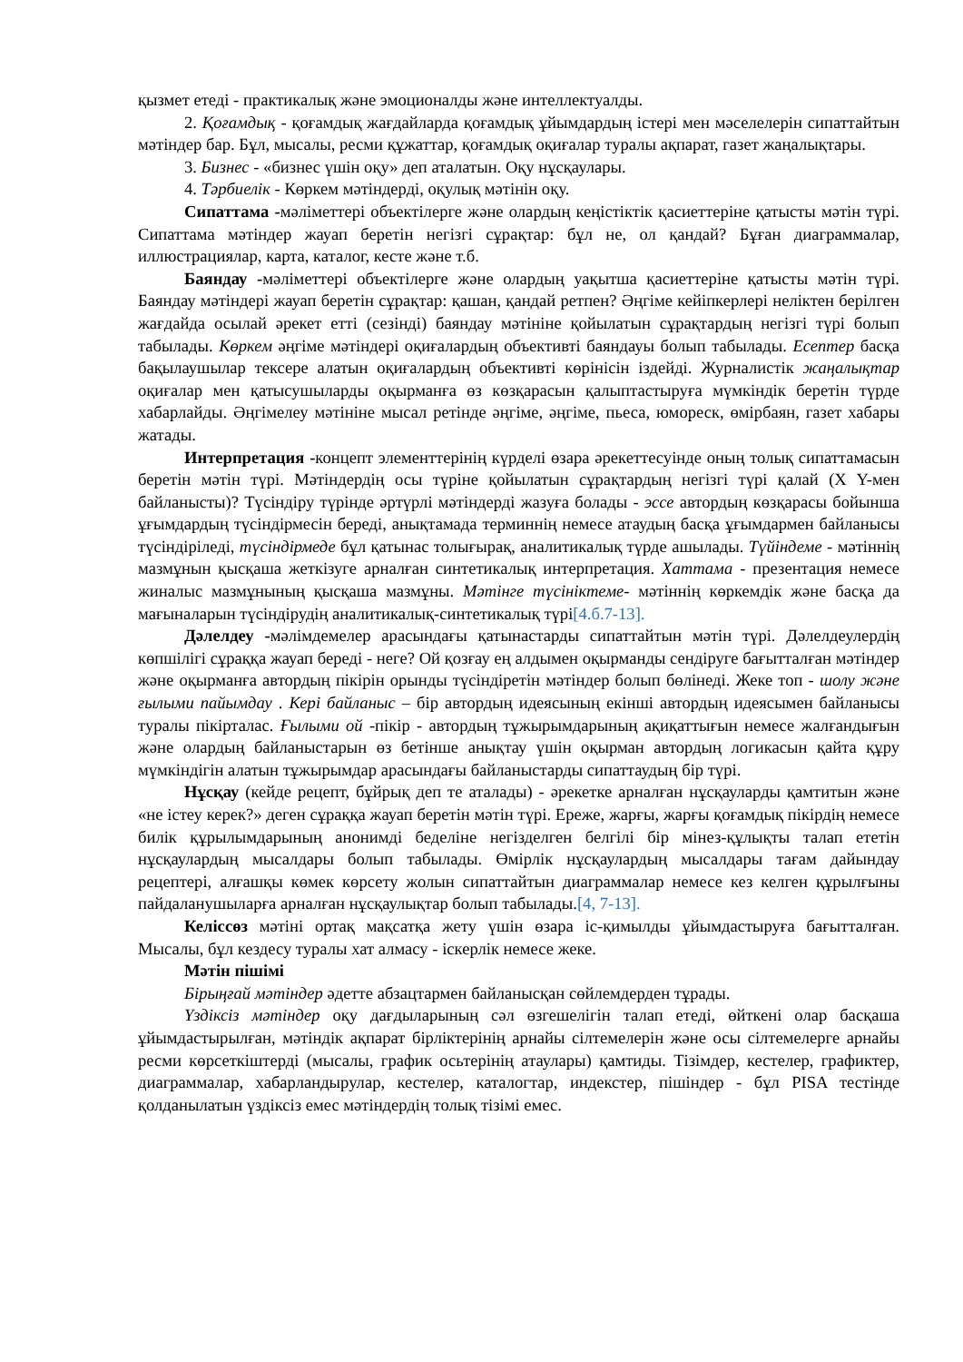қызмет етеді - практикалық және эмоционалды және интеллектуалды.
2. Қоғамдық - қоғамдық жағдайларда қоғамдық ұйымдардың істері мен мәселелерін сипаттайтын мәтіндер бар. Бұл, мысалы, ресми құжаттар, қоғамдық оқиғалар туралы ақпарат, газет жаңалықтары.
3. Бизнес - «бизнес үшін оқу» деп аталатын. Оқу нұсқаулары.
4. Тәрбиелік - Көркем мәтіндерді, оқулық мәтінін оқу.
Сипаттама -мәліметтері объектілерге және олардың кеңістіктік қасиеттеріне қатысты мәтін түрі. Сипаттама мәтіндер жауап беретін негізгі сұрақтар: бұл не, ол қандай? Бұған диаграммалар, иллюстрациялар, карта, каталог, кесте және т.б.
Баяндау -мәліметтері объектілерге және олардың уақытша қасиеттеріне қатысты мәтін түрі. Баяндау мәтіндері жауап беретін сұрақтар: қашан, қандай ретпен? Әңгіме кейіпкерлері неліктен берілген жағдайда осылай әрекет етті (сезінді) баяндау мәтініне қойылатын сұрақтардың негізгі түрі болып табылады. Көркем әңгіме мәтіндері оқиғалардың объективті баяндауы болып табылады. Есептер басқа бақылаушылар тексере алатын оқиғалардың объективті көрінісін іздейді. Журналистік жаңалықтар оқиғалар мен қатысушыларды оқырманға өз көзқарасын қалыптастыруға мүмкіндік беретін түрде хабарлайды. Әңгімелеу мәтініне мысал ретінде әңгіме, әңгіме, пьеса, юмореск, өмірбаян, газет хабары жатады.
Интерпретация -концепт элементтерінің күрделі өзара әрекеттесуінде оның толық сипаттамасын беретін мәтін түрі. Мәтіндердің осы түріне қойылатын сұрақтардың негізгі түрі қалай (X Y-мен байланысты)? Түсіндіру түрінде әртүрлі мәтіндерді жазуға болады - эссе автордың көзқарасы бойынша ұғымдардың түсіндірмесін береді, анықтамада терминнің немесе атаудың басқа ұғымдармен байланысы түсіндіріледі, түсіндірмеде бұл қатынас толығырақ, аналитикалық түрде ашылады. Түйіндеме - мәтіннің мазмұнын қысқаша жеткізуге арналған синтетикалық интерпретация. Хаттама - презентация немесе жиналыс мазмұнының қысқаша мазмұны. Мәтінге түсініктеме- мәтіннің көркемдік және басқа да мағыналарын түсіндірудің аналитикалық-синтетикалық түрі[4.б.7-13].
Дәлелдеу -мәлімдемелер арасындағы қатынастарды сипаттайтын мәтін түрі. Дәлелдеулердің көпшілігі сұраққа жауап береді - неге? Ой қозғау ең алдымен оқырманды сендіруге бағытталған мәтіндер және оқырманға автордың пікірін орынды түсіндіретін мәтіндер болып бөлінеді. Жеке топ - шолу және ғылыми пайымдау . Кері байланыс – бір автордың идеясының екінші автордың идеясымен байланысы туралы пікірталас. Ғылыми ой -пікір - автордың тұжырымдарының ақиқаттығын немесе жалғандығын және олардың байланыстарын өз бетінше анықтау үшін оқырман автордың логикасын қайта құру мүмкіндігін алатын тұжырымдар арасындағы байланыстарды сипаттаудың бір түрі.
Нұсқау (кейде рецепт, бұйрық деп те аталады) - әрекетке арналған нұсқауларды қамтитын және «не істеу керек?» деген сұраққа жауап беретін мәтін түрі. Ереже, жарғы, жарғы қоғамдық пікірдің немесе билік құрылымдарының анонимді беделіне негізделген белгілі бір мінез-құлықты талап ететін нұсқаулардың мысалдары болып табылады. Өмірлік нұсқаулардың мысалдары тағам дайындау рецептері, алғашқы көмек көрсету жолын сипаттайтын диаграммалар немесе кез келген құрылғыны пайдаланушыларға арналған нұсқаулықтар болып табылады.[4, 7-13].
Келіссөз мәтіні ортақ мақсатқа жету үшін өзара іс-қимылды ұйымдастыруға бағытталған. Мысалы, бұл кездесу туралы хат алмасу - іскерлік немесе жеке.
Мәтін пішімі
Бірыңғай мәтіндер әдетте абзацтармен байланысқан сөйлемдерден тұрады.
Үздіксіз мәтіндер оқу дағдыларының сәл өзгешелігін талап етеді, өйткені олар басқаша ұйымдастырылған, мәтіндік ақпарат бірліктерінің арнайы сілтемелерін және осы сілтемелерге арнайы ресми көрсеткіштерді (мысалы, график осьтерінің атаулары) қамтиды. Тізімдер, кестелер, графиктер, диаграммалар, хабарландырулар, кестелер, каталогтар, индекстер, пішіндер - бұл PISA тестінде қолданылатын үздіксіз емес мәтіндердің толық тізімі емес.